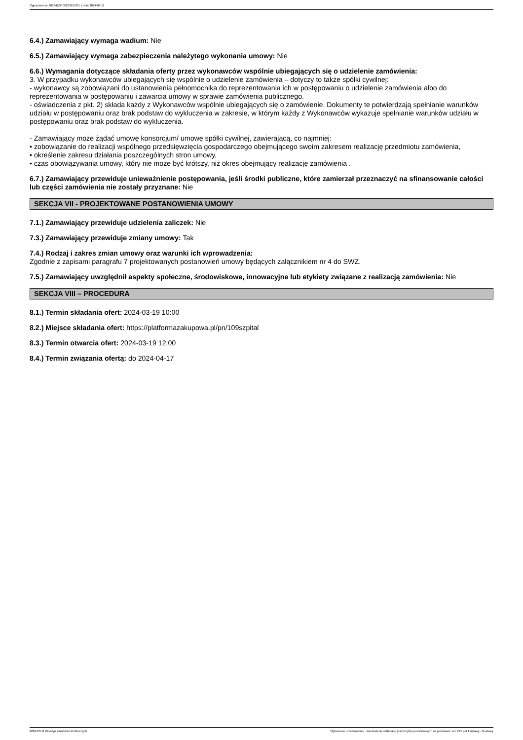Ogłoszenie nr 2024/BZP 00239252/01 z dnia 2024-03-11
6.4.) Zamawiający wymaga wadium: Nie
6.5.) Zamawiający wymaga zabezpieczenia należytego wykonania umowy: Nie
6.6.) Wymagania dotyczące składania oferty przez wykonawców wspólnie ubiegających się o udzielenie zamówienia:
3. W przypadku wykonawców ubiegających się wspólnie o udzielenie zamówienia – dotyczy to także spółki cywilnej:
- wykonawcy są zobowiązani do ustanowienia pełnomocnika do reprezentowania ich w postępowaniu o udzielenie zamówienia albo do reprezentowania w postępowaniu i zawarcia umowy w sprawie zamówienia publicznego.
- oświadczenia z pkt. 2) składa każdy z Wykonawców wspólnie ubiegających się o zamówienie. Dokumenty te potwierdzają spełnianie warunków udziału w postępowaniu oraz brak podstaw do wykluczenia w zakresie, w którym każdy z Wykonawców wykazuje spełnianie warunków udziału w postępowaniu oraz brak podstaw do wykluczenia.
- Zamawiający może żądać umowę konsorcjum/ umowę spółki cywilnej, zawierającą, co najmniej:
• zobowiązanie do realizacji wspólnego przedsięwzięcia gospodarczego obejmującego swoim zakresem realizację przedmiotu zamówienia,
• określenie zakresu działania poszczególnych stron umowy,
• czas obowiązywania umowy, który nie może być krótszy, niż okres obejmujący realizację zamówienia .
6.7.) Zamawiający przewiduje unieważnienie postępowania, jeśli środki publiczne, które zamierzał przeznaczyć na sfinansowanie całości lub części zamówienia nie zostały przyznane: Nie
SEKCJA VII - PROJEKTOWANE POSTANOWIENIA UMOWY
7.1.) Zamawiający przewiduje udzielenia zaliczek: Nie
7.3.) Zamawiający przewiduje zmiany umowy: Tak
7.4.) Rodzaj i zakres zmian umowy oraz warunki ich wprowadzenia:
Zgodnie z zapisami paragrafu 7 projektowanych postanowień umowy będących załącznikiem nr 4 do SWZ.
7.5.) Zamawiający uwzględnił aspekty społeczne, środowiskowe, innowacyjne lub etykiety związane z realizacją zamówienia: Nie
SEKCJA VIII – PROCEDURA
8.1.) Termin składania ofert: 2024-03-19 10:00
8.2.) Miejsce składania ofert: https://platformazakupowa.pl/pn/109szpital
8.3.) Termin otwarcia ofert: 2024-03-19 12:00
8.4.) Termin związania ofertą: do 2024-04-17
2024-03-11 Biuletyn Zamówień Publicznych Ogłoszenie o zamówieniu - Zamówienie udzielane jest w trybie podstawowym na podstawie: art. 275 pkt 1 ustawy - Dostawy